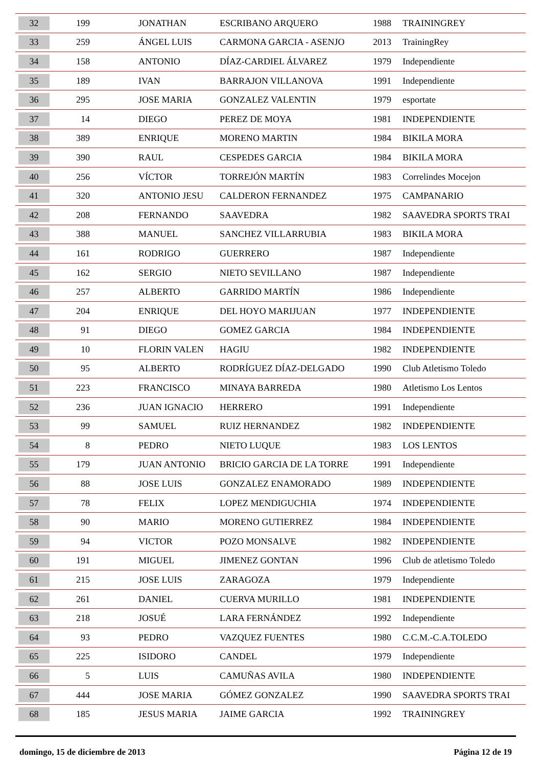| 32 | 199 | JONATHAN | ESCRIBANO ARQUERO | 1988 | TRAININGREY |
| 33 | 259 | ÁNGEL LUIS | CARMONA GARCIA - ASENJO | 2013 | TrainingRey |
| 34 | 158 | ANTONIO | DÍAZ-CARDIEL ÁLVAREZ | 1979 | Independiente |
| 35 | 189 | IVAN | BARRAJON VILLANOVA | 1991 | Independiente |
| 36 | 295 | JOSE MARIA | GONZALEZ VALENTIN | 1979 | esportate |
| 37 | 14 | DIEGO | PEREZ DE MOYA | 1981 | INDEPENDIENTE |
| 38 | 389 | ENRIQUE | MORENO MARTIN | 1984 | BIKILA MORA |
| 39 | 390 | RAUL | CESPEDES GARCIA | 1984 | BIKILA MORA |
| 40 | 256 | VÍCTOR | TORREJÓN MARTÍN | 1983 | Correlindes Mocejon |
| 41 | 320 | ANTONIO JESU | CALDERON FERNANDEZ | 1975 | CAMPANARIO |
| 42 | 208 | FERNANDO | SAAVEDRA | 1982 | SAAVEDRA SPORTS TRAI |
| 43 | 388 | MANUEL | SANCHEZ VILLARRUBIA | 1983 | BIKILA MORA |
| 44 | 161 | RODRIGO | GUERRERO | 1987 | Independiente |
| 45 | 162 | SERGIO | NIETO SEVILLANO | 1987 | Independiente |
| 46 | 257 | ALBERTO | GARRIDO MARTÍN | 1986 | Independiente |
| 47 | 204 | ENRIQUE | DEL HOYO MARIJUAN | 1977 | INDEPENDIENTE |
| 48 | 91 | DIEGO | GOMEZ GARCIA | 1984 | INDEPENDIENTE |
| 49 | 10 | FLORIN VALEN | HAGIU | 1982 | INDEPENDIENTE |
| 50 | 95 | ALBERTO | RODRÍGUEZ DÍAZ-DELGADO | 1990 | Club Atletismo Toledo |
| 51 | 223 | FRANCISCO | MINAYA BARREDA | 1980 | Atletismo Los Lentos |
| 52 | 236 | JUAN IGNACIO | HERRERO | 1991 | Independiente |
| 53 | 99 | SAMUEL | RUIZ HERNANDEZ | 1982 | INDEPENDIENTE |
| 54 | 8 | PEDRO | NIETO LUQUE | 1983 | LOS LENTOS |
| 55 | 179 | JUAN ANTONIO | BRICIO GARCIA DE LA TORRE | 1991 | Independiente |
| 56 | 88 | JOSE LUIS | GONZALEZ ENAMORADO | 1989 | INDEPENDIENTE |
| 57 | 78 | FELIX | LOPEZ MENDIGUCHIA | 1974 | INDEPENDIENTE |
| 58 | 90 | MARIO | MORENO GUTIERREZ | 1984 | INDEPENDIENTE |
| 59 | 94 | VICTOR | POZO MONSALVE | 1982 | INDEPENDIENTE |
| 60 | 191 | MIGUEL | JIMENEZ GONTAN | 1996 | Club de atletismo Toledo |
| 61 | 215 | JOSE LUIS | ZARAGOZA | 1979 | Independiente |
| 62 | 261 | DANIEL | CUERVA MURILLO | 1981 | INDEPENDIENTE |
| 63 | 218 | JOSUÉ | LARA FERNÁNDEZ | 1992 | Independiente |
| 64 | 93 | PEDRO | VAZQUEZ FUENTES | 1980 | C.C.M.-C.A.TOLEDO |
| 65 | 225 | ISIDORO | CANDEL | 1979 | Independiente |
| 66 | 5 | LUIS | CAMUÑAS AVILA | 1980 | INDEPENDIENTE |
| 67 | 444 | JOSE MARIA | GÓMEZ GONZALEZ | 1990 | SAAVEDRA SPORTS TRAI |
| 68 | 185 | JESUS MARIA | JAIME GARCIA | 1992 | TRAININGREY |
domingo, 15 de diciembre de 2013 Página 12 de 19